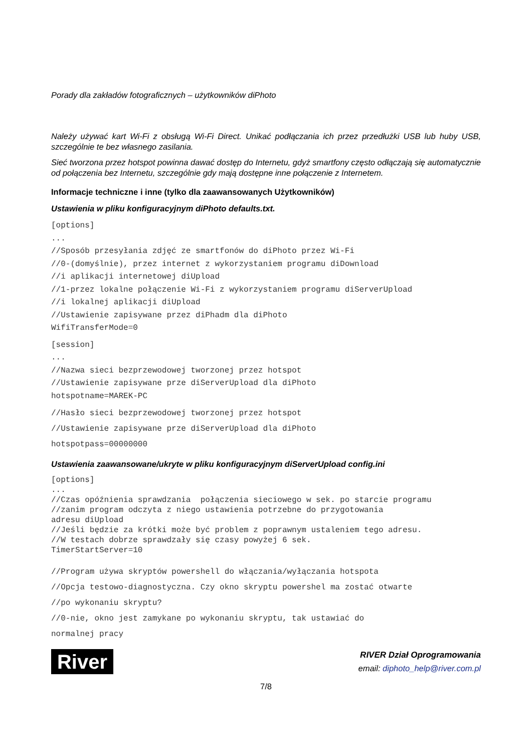Porady dla zakładów fotograficznych – użytkowników diPhoto
Należy używać kart Wi-Fi z obsługą Wi-Fi Direct. Unikać podłączania ich przez przedłużki USB lub huby USB, szczególnie te bez własnego zasilania.
Sieć tworzona przez hotspot powinna dawać dostęp do Internetu, gdyż smartfony często odłączają się automatycznie od połączenia bez Internetu, szczególnie gdy mają dostępne inne połączenie z Internetem.
Informacje techniczne i inne (tylko dla zaawansowanych Użytkowników)
Ustawienia w pliku konfiguracyjnym diPhoto defaults.txt.
[options]
...
//Sposób przesyłania zdjęć ze smartfonów do diPhoto przez Wi-Fi
//0-(domyślnie), przez internet z wykorzystaniem programu diDownload
//i aplikacji internetowej diUpload
//1-przez lokalne połączenie Wi-Fi z wykorzystaniem programu diServerUpload
//i lokalnej aplikacji diUpload
//Ustawienie zapisywane przez diPhadm dla diPhoto
WifiTransferMode=0
[session]
...
//Nazwa sieci bezprzewodowej tworzonej przez hotspot
//Ustawienie zapisywane prze diServerUpload dla diPhoto
hotspotname=MAREK-PC
//Hasło sieci bezprzewodowej tworzonej przez hotspot
//Ustawienie zapisywane prze diServerUpload dla diPhoto
hotspotpass=00000000
Ustawienia zaawansowane/ukryte w pliku konfiguracyjnym diServerUpload config.ini
[options]
...
//Czas opóźnienia sprawdzania  połączenia sieciowego w sek. po starcie programu
//zanim program odczyta z niego ustawienia potrzebne do przygotowania
adresu diUpload
//Jeśli będzie za krótki może być problem z poprawnym ustaleniem tego adresu.
//W testach dobrze sprawdzały się czasy powyżej 6 sek.
TimerStartServer=10
//Program używa skryptów powershell do włączania/wyłączania hotspota
//Opcja testowo-diagnostyczna. Czy okno skryptu powershel ma zostać otwarte
//po wykonaniu skryptu?
//0-nie, okno jest zamykane po wykonaniu skryptu, tak ustawiać do
normalnej pracy
River
RIVER Dział Oprogramowania
email: diphoto_help@river.com.pl
7/8